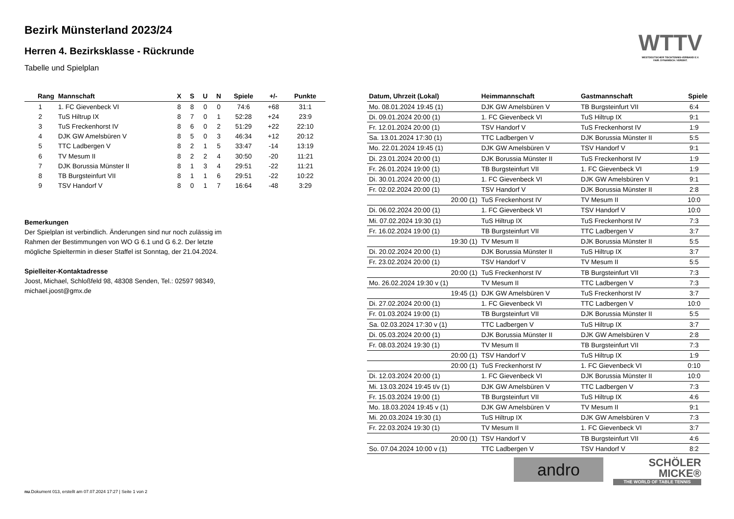Bezirk Münsterland 2023/24
Herren 4. Bezirksklasse - Rückrunde
Tabelle und Spielplan
WTTV
WESTDEUTSCHER TISCHTENNIS-VERBAND E.V.
FAIR. DYNAMISCH. VEREINT.
| Rang | Mannschaft | X | S | U | N | Spiele | +/- | Punkte |
| --- | --- | --- | --- | --- | --- | --- | --- | --- |
| 1 | 1. FC Gievenbeck VI | 8 | 8 | 0 | 0 | 74:6 | +68 | 31:1 |
| 2 | TuS Hiltrup IX | 8 | 7 | 0 | 1 | 52:28 | +24 | 23:9 |
| 3 | TuS Freckenhorst IV | 8 | 6 | 0 | 2 | 51:29 | +22 | 22:10 |
| 4 | DJK GW Amelsbüren V | 8 | 5 | 0 | 3 | 46:34 | +12 | 20:12 |
| 5 | TTC Ladbergen V | 8 | 2 | 1 | 5 | 33:47 | -14 | 13:19 |
| 6 | TV Mesum II | 8 | 2 | 2 | 4 | 30:50 | -20 | 11:21 |
| 7 | DJK Borussia Münster II | 8 | 1 | 3 | 4 | 29:51 | -22 | 11:21 |
| 8 | TB Burgsteinfurt VII | 8 | 1 | 1 | 6 | 29:51 | -22 | 10:22 |
| 9 | TSV Handorf V | 8 | 0 | 1 | 7 | 16:64 | -48 | 3:29 |
Bemerkungen
Der Spielplan ist verbindlich. Änderungen sind nur noch zulässig im
Rahmen der Bestimmungen von WO G 6.1 und G 6.2. Der letzte
mögliche Spieltermin in dieser Staffel ist Sonntag, der 21.04.2024.
Spielleiter-Kontaktadresse
Joost, Michael, Schloßfeld 98, 48308 Senden, Tel.: 02597 98349,
michael.joost@gmx.de
| Datum, Uhrzeit (Lokal) | Heimmannschaft | Gastmannschaft | Spiele |
| --- | --- | --- | --- |
| Mo. 08.01.2024 19:45 (1) | DJK GW Amelsbüren V | TB Burgsteinfurt VII | 6:4 |
| Di. 09.01.2024 20:00 (1) | 1. FC Gievenbeck VI | TuS Hiltrup IX | 9:1 |
| Fr. 12.01.2024 20:00 (1) | TSV Handorf V | TuS Freckenhorst IV | 1:9 |
| Sa. 13.01.2024 17:30 (1) | TTC Ladbergen V | DJK Borussia Münster II | 5:5 |
| Mo. 22.01.2024 19:45 (1) | DJK GW Amelsbüren V | TSV Handorf V | 9:1 |
| Di. 23.01.2024 20:00 (1) | DJK Borussia Münster II | TuS Freckenhorst IV | 1:9 |
| Fr. 26.01.2024 19:00 (1) | TB Burgsteinfurt VII | 1. FC Gievenbeck VI | 1:9 |
| Di. 30.01.2024 20:00 (1) | 1. FC Gievenbeck VI | DJK GW Amelsbüren V | 9:1 |
| Fr. 02.02.2024 20:00 (1) | TSV Handorf V | DJK Borussia Münster II | 2:8 |
| 20:00 (1) | TuS Freckenhorst IV | TV Mesum II | 10:0 |
| Di. 06.02.2024 20:00 (1) | 1. FC Gievenbeck VI | TSV Handorf V | 10:0 |
| Mi. 07.02.2024 19:30 (1) | TuS Hiltrup IX | TuS Freckenhorst IV | 7:3 |
| Fr. 16.02.2024 19:00 (1) | TB Burgsteinfurt VII | TTC Ladbergen V | 3:7 |
| 19:30 (1) | TV Mesum II | DJK Borussia Münster II | 5:5 |
| Di. 20.02.2024 20:00 (1) | DJK Borussia Münster II | TuS Hiltrup IX | 3:7 |
| Fr. 23.02.2024 20:00 (1) | TSV Handorf V | TV Mesum II | 5:5 |
| 20:00 (1) | TuS Freckenhorst IV | TB Burgsteinfurt VII | 7:3 |
| Mo. 26.02.2024 19:30 v (1) | TV Mesum II | TTC Ladbergen V | 7:3 |
| 19:45 (1) | DJK GW Amelsbüren V | TuS Freckenhorst IV | 3:7 |
| Di. 27.02.2024 20:00 (1) | 1. FC Gievenbeck VI | TTC Ladbergen V | 10:0 |
| Fr. 01.03.2024 19:00 (1) | TB Burgsteinfurt VII | DJK Borussia Münster II | 5:5 |
| Sa. 02.03.2024 17:30 v (1) | TTC Ladbergen V | TuS Hiltrup IX | 3:7 |
| Di. 05.03.2024 20:00 (1) | DJK Borussia Münster II | DJK GW Amelsbüren V | 2:8 |
| Fr. 08.03.2024 19:30 (1) | TV Mesum II | TB Burgsteinfurt VII | 7:3 |
| 20:00 (1) | TSV Handorf V | TuS Hiltrup IX | 1:9 |
| 20:00 (1) | TuS Freckenhorst IV | 1. FC Gievenbeck VI | 0:10 |
| Di. 12.03.2024 20:00 (1) | 1. FC Gievenbeck VI | DJK Borussia Münster II | 10:0 |
| Mi. 13.03.2024 19:45 t/v (1) | DJK GW Amelsbüren V | TTC Ladbergen V | 7:3 |
| Fr. 15.03.2024 19:00 (1) | TB Burgsteinfurt VII | TuS Hiltrup IX | 4:6 |
| Mo. 18.03.2024 19:45 v (1) | DJK GW Amelsbüren V | TV Mesum II | 9:1 |
| Mi. 20.03.2024 19:30 (1) | TuS Hiltrup IX | DJK GW Amelsbüren V | 7:3 |
| Fr. 22.03.2024 19:30 (1) | TV Mesum II | 1. FC Gievenbeck VI | 3:7 |
| 20:00 (1) | TSV Handorf V | TB Burgsteinfurt VII | 4:6 |
| So. 07.04.2024 10:00 v (1) | TTC Ladbergen V | TSV Handorf V | 8:2 |
andro
SCHÖLER
MICKE®
THE WORLD OF TABLE TENNIS
nu.Dokument 013, erstellt am 07.07.2024 17:27 | Seite 1 von 2